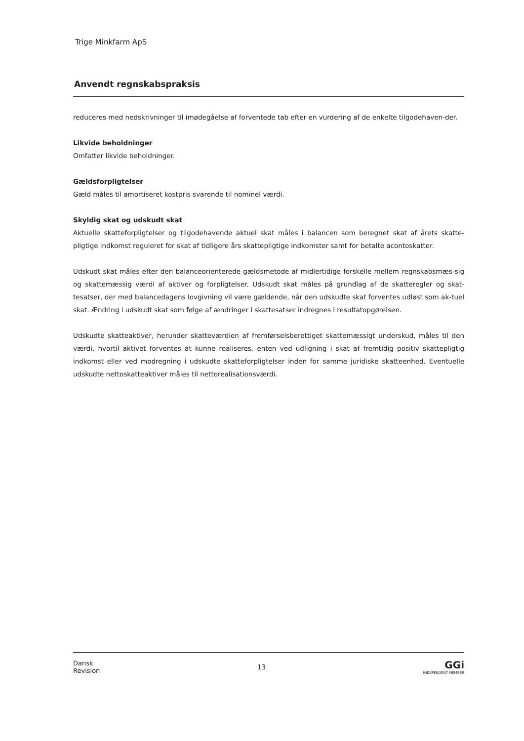Trige Minkfarm ApS
Anvendt regnskabspraksis
reduceres med nedskrivninger til imødegåelse af forventede tab efter en vurdering af de enkelte tilgodehaven-der.
Likvide beholdninger
Omfatter likvide beholdninger.
Gældsforpligtelser
Gæld måles til amortiseret kostpris svarende til nominel værdi.
Skyldig skat og udskudt skat
Aktuelle skatteforpligtelser og tilgodehavende aktuel skat måles i balancen som beregnet skat af årets skatte-pligtige indkomst reguleret for skat af tidligere års skattepligtige indkomster samt for betalte acontoskatter.
Udskudt skat måles efter den balanceorienterede gældsmetode af midlertidige forskelle mellem regnskabsmæs-sig og skattemæssig værdi af aktiver og forpligtelser. Udskudt skat måles på grundlag af de skatteregler og skat-tesatser, der med balancedagens lovgivning vil være gældende, når den udskudte skat forventes udløst som ak-tuel skat. Ændring i udskudt skat som følge af ændringer i skattesatser indregnes i resultatopgørelsen.
Udskudte skatteaktiver, herunder skatteværdien af fremførselsberettiget skattemæssigt underskud, måles til den værdi, hvortil aktivet forventes at kunne realiseres, enten ved udligning i skat af fremtidig positiv skattepligtig indkomst eller ved modregning i udskudte skatteforpligtelser inden for samme juridiske skatteenhed. Eventuelle udskudte nettoskatteaktiver måles til nettorealisationsværdi.
Dansk
Revision
13
GGi
INDEPENDENT MEMBER